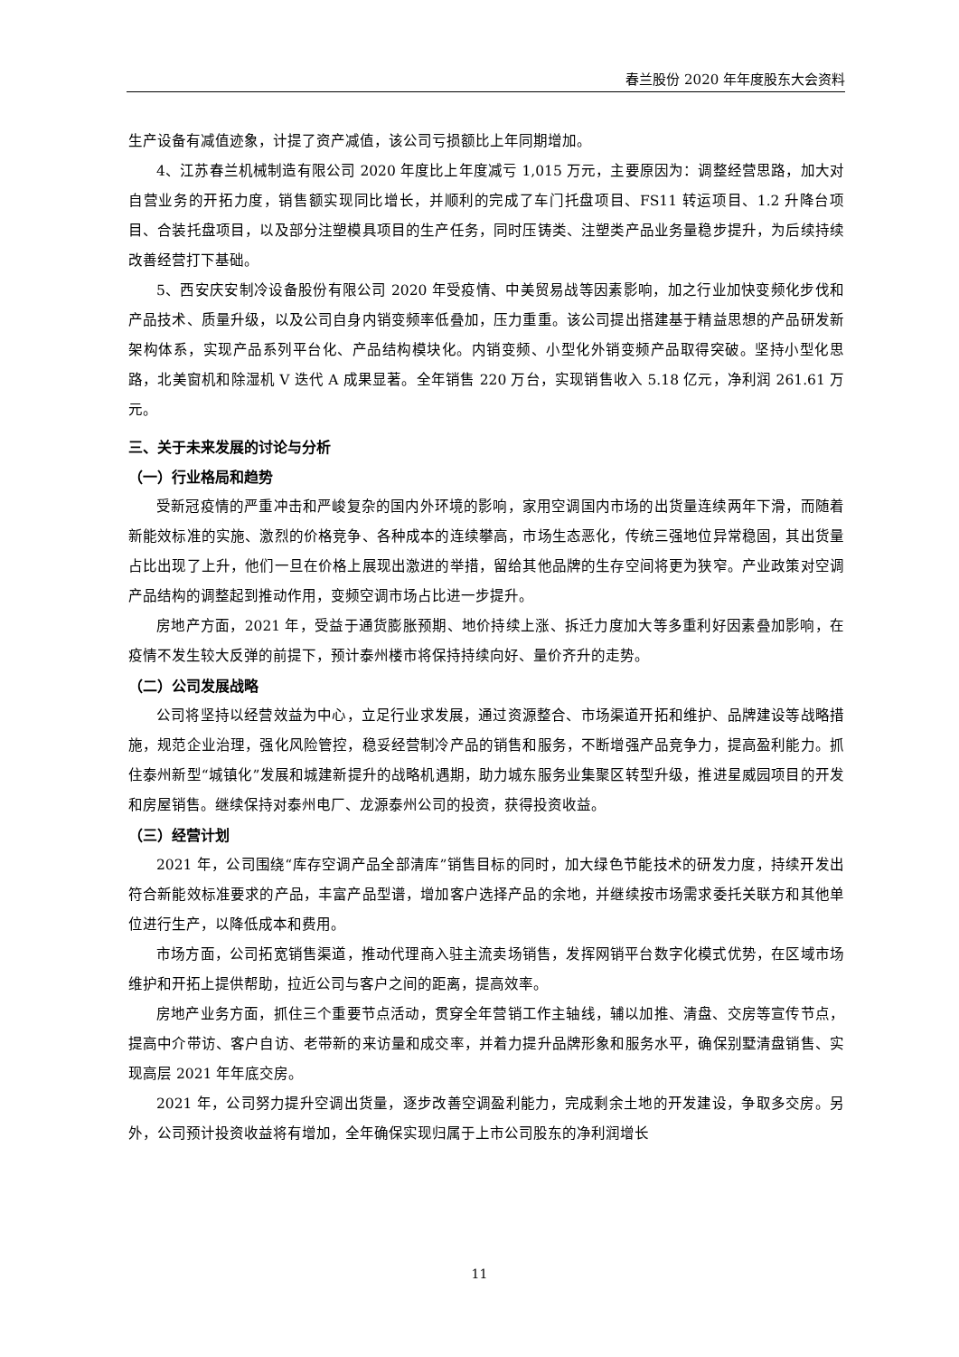春兰股份 2020 年年度股东大会资料
生产设备有减值迹象，计提了资产减值，该公司亏损额比上年同期增加。
4、江苏春兰机械制造有限公司 2020 年度比上年度减亏 1,015 万元，主要原因为：调整经营思路，加大对自营业务的开拓力度，销售额实现同比增长，并顺利的完成了车门托盘项目、FS11 转运项目、1.2 升降台项目、合装托盘项目，以及部分注塑模具项目的生产任务，同时压铸类、注塑类产品业务量稳步提升，为后续持续改善经营打下基础。
5、西安庆安制冷设备股份有限公司 2020 年受疫情、中美贸易战等因素影响，加之行业加快变频化步伐和产品技术、质量升级，以及公司自身内销变频率低叠加，压力重重。该公司提出搭建基于精益思想的产品研发新架构体系，实现产品系列平台化、产品结构模块化。内销变频、小型化外销变频产品取得突破。坚持小型化思路，北美窗机和除湿机 V 迭代 A 成果显著。全年销售 220 万台，实现销售收入 5.18 亿元，净利润 261.61 万元。
三、关于未来发展的讨论与分析
（一）行业格局和趋势
受新冠疫情的严重冲击和严峻复杂的国内外环境的影响，家用空调国内市场的出货量连续两年下滑，而随着新能效标准的实施、激烈的价格竞争、各种成本的连续攀高，市场生态恶化，传统三强地位异常稳固，其出货量占比出现了上升，他们一旦在价格上展现出激进的举措，留给其他品牌的生存空间将更为狭窄。产业政策对空调产品结构的调整起到推动作用，变频空调市场占比进一步提升。
房地产方面，2021 年，受益于通货膨胀预期、地价持续上涨、拆迁力度加大等多重利好因素叠加影响，在疫情不发生较大反弹的前提下，预计泰州楼市将保持持续向好、量价齐升的走势。
（二）公司发展战略
公司将坚持以经营效益为中心，立足行业求发展，通过资源整合、市场渠道开拓和维护、品牌建设等战略措施，规范企业治理，强化风险管控，稳妥经营制冷产品的销售和服务，不断增强产品竞争力，提高盈利能力。抓住泰州新型“城镇化”发展和城建新提升的战略机遇期，助力城东服务业集聚区转型升级，推进星威园项目的开发和房屋销售。继续保持对泰州电厂、龙源泰州公司的投资，获得投资收益。
（三）经营计划
2021 年，公司围绕“库存空调产品全部清库”销售目标的同时，加大绿色节能技术的研发力度，持续开发出符合新能效标准要求的产品，丰富产品型谱，增加客户选择产品的余地，并继续按市场需求委托关联方和其他单位进行生产，以降低成本和费用。
市场方面，公司拓宽销售渠道，推动代理商入驻主流卖场销售，发挥网销平台数字化模式优势，在区域市场维护和开拓上提供帮助，拉近公司与客户之间的距离，提高效率。
房地产业务方面，抓住三个重要节点活动，贯穿全年营销工作主轴线，辅以加推、清盘、交房等宣传节点，提高中介带访、客户自访、老带新的来访量和成交率，并着力提升品牌形象和服务水平，确保别墅清盘销售、实现高层 2021 年年底交房。
2021 年，公司努力提升空调出货量，逐步改善空调盈利能力，完成剩余土地的开发建设，争取多交房。另外，公司预计投资收益将有增加，全年确保实现归属于上市公司股东的净利润增长
11